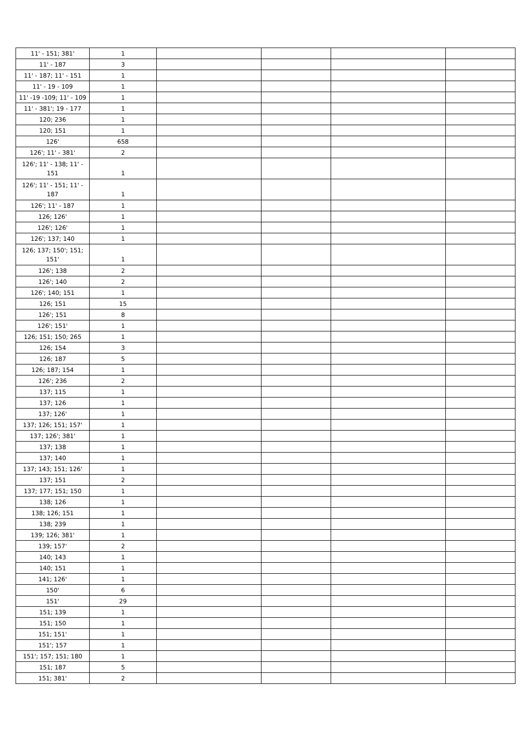| 11' - 151; 381' | 1 | | | | |
| 11' - 187 | 3 | | | | |
| 11' - 187; 11' - 151 | 1 | | | | |
| 11' - 19 - 109 | 1 | | | | |
| 11' -19 -109; 11' - 109 | 1 | | | | |
| 11' - 381'; 19 - 177 | 1 | | | | |
| 120; 236 | 1 | | | | |
| 120; 151 | 1 | | | | |
| 126' | 658 | | | | |
| 126'; 11' - 381' | 2 | | | | |
| 126'; 11' - 138; 11' - 151 | 1 | | | | |
| 126'; 11' - 151; 11' - 187 | 1 | | | | |
| 126'; 11' - 187 | 1 | | | | |
| 126; 126' | 1 | | | | |
| 126'; 126' | 1 | | | | |
| 126'; 137; 140 | 1 | | | | |
| 126; 137; 150'; 151; 151' | 1 | | | | |
| 126'; 138 | 2 | | | | |
| 126'; 140 | 2 | | | | |
| 126'; 140; 151 | 1 | | | | |
| 126; 151 | 15 | | | | |
| 126'; 151 | 8 | | | | |
| 126'; 151' | 1 | | | | |
| 126; 151; 150; 265 | 1 | | | | |
| 126; 154 | 3 | | | | |
| 126; 187 | 5 | | | | |
| 126; 187; 154 | 1 | | | | |
| 126'; 236 | 2 | | | | |
| 137; 115 | 1 | | | | |
| 137; 126 | 1 | | | | |
| 137; 126' | 1 | | | | |
| 137; 126; 151; 157' | 1 | | | | |
| 137; 126'; 381' | 1 | | | | |
| 137; 138 | 1 | | | | |
| 137; 140 | 1 | | | | |
| 137; 143; 151; 126' | 1 | | | | |
| 137; 151 | 2 | | | | |
| 137; 177; 151; 150 | 1 | | | | |
| 138; 126 | 1 | | | | |
| 138; 126; 151 | 1 | | | | |
| 138; 239 | 1 | | | | |
| 139; 126; 381' | 1 | | | | |
| 139; 157' | 2 | | | | |
| 140; 143 | 1 | | | | |
| 140; 151 | 1 | | | | |
| 141; 126' | 1 | | | | |
| 150' | 6 | | | | |
| 151' | 29 | | | | |
| 151; 139 | 1 | | | | |
| 151; 150 | 1 | | | | |
| 151; 151' | 1 | | | | |
| 151'; 157 | 1 | | | | |
| 151'; 157; 151; 180 | 1 | | | | |
| 151; 187 | 5 | | | | |
| 151; 381' | 2 | | | | |